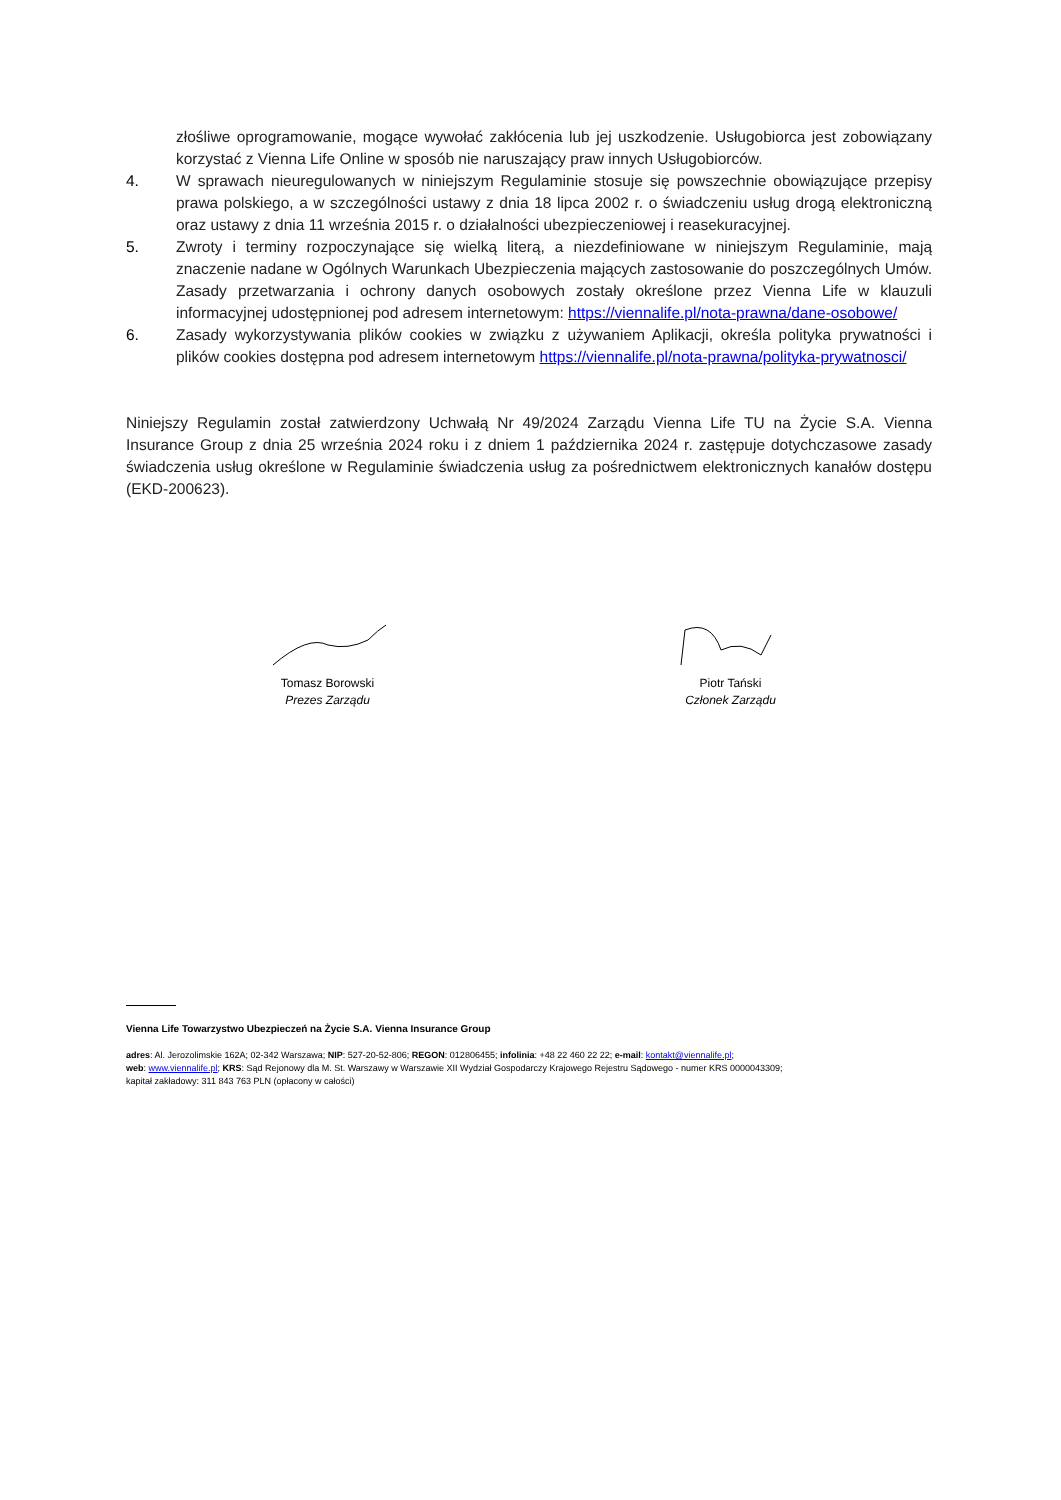złośliwe oprogramowanie, mogące wywołać zakłócenia lub jej uszkodzenie. Usługobiorca jest zobowiązany korzystać z Vienna Life Online w sposób nie naruszający praw innych Usługobiorców.
4. W sprawach nieuregulowanych w niniejszym Regulaminie stosuje się powszechnie obowiązujące przepisy prawa polskiego, a w szczególności ustawy z dnia 18 lipca 2002 r. o świadczeniu usług drogą elektroniczną oraz ustawy z dnia 11 września 2015 r. o działalności ubezpieczeniowej i reasekuracyjnej.
5. Zwroty i terminy rozpoczynające się wielką literą, a niezdefiniowane w niniejszym Regulaminie, mają znaczenie nadane w Ogólnych Warunkach Ubezpieczenia mających zastosowanie do poszczególnych Umów. Zasady przetwarzania i ochrony danych osobowych zostały określone przez Vienna Life w klauzuli informacyjnej udostępnionej pod adresem internetowym: https://viennalife.pl/nota-prawna/dane-osobowe/
6. Zasady wykorzystywania plików cookies w związku z używaniem Aplikacji, określa polityka prywatności i plików cookies dostępna pod adresem internetowym https://viennalife.pl/nota-prawna/polityka-prywatnosci/
Niniejszy Regulamin został zatwierdzony Uchwałą Nr 49/2024 Zarządu Vienna Life TU na Życie S.A. Vienna Insurance Group z dnia 25 września 2024 roku i z dniem 1 października 2024 r. zastępuje dotychczasowe zasady świadczenia usług określone w Regulaminie świadczenia usług za pośrednictwem elektronicznych kanałów dostępu (EKD-200623).
Tomasz Borowski
Prezes Zarządu
Piotr Tański
Członek Zarządu
Vienna Life Towarzystwo Ubezpieczeń na Życie S.A. Vienna Insurance Group
adres: Al. Jerozolimskie 162A; 02-342 Warszawa; NIP: 527-20-52-806; REGON: 012806455; infolinia: +48 22 460 22 22; e-mail: kontakt@viennalife.pl;
web: www.viennalife.pl; KRS: Sąd Rejonowy dla M. St. Warszawy w Warszawie XII Wydział Gospodarczy Krajowego Rejestru Sądowego - numer KRS 0000043309;
kapitał zakładowy: 311 843 763 PLN (opłacony w całości)